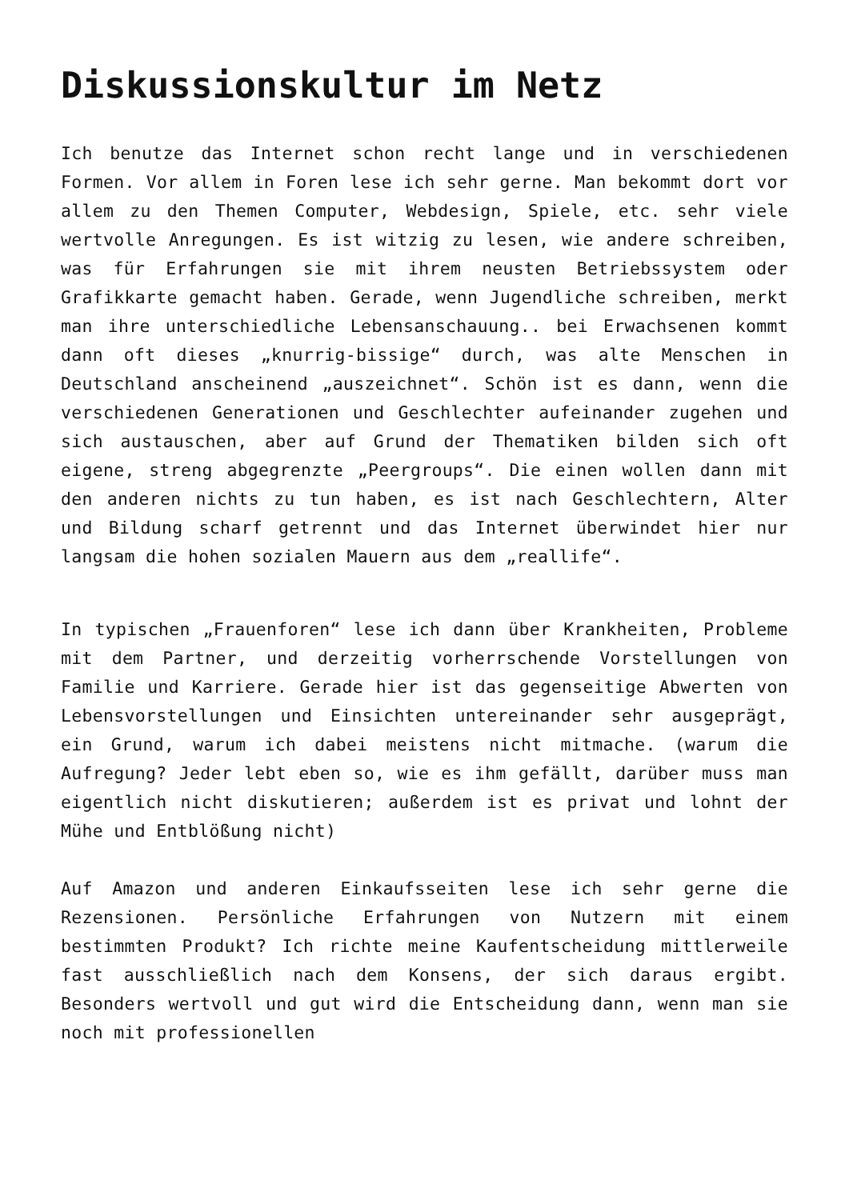Diskussionskultur im Netz
Ich benutze das Internet schon recht lange und in verschiedenen Formen. Vor allem in Foren lese ich sehr gerne. Man bekommt dort vor allem zu den Themen Computer, Webdesign, Spiele, etc. sehr viele wertvolle Anregungen. Es ist witzig zu lesen, wie andere schreiben, was für Erfahrungen sie mit ihrem neusten Betriebssystem oder Grafikkarte gemacht haben. Gerade, wenn Jugendliche schreiben, merkt man ihre unterschiedliche Lebensanschauung.. bei Erwachsenen kommt dann oft dieses „knurrig-bissige“ durch, was alte Menschen in Deutschland anscheinend „auszeichnet“. Schön ist es dann, wenn die verschiedenen Generationen und Geschlechter aufeinander zugehen und sich austauschen, aber auf Grund der Thematiken bilden sich oft eigene, streng abgegrenzte „Peergroups“. Die einen wollen dann mit den anderen nichts zu tun haben, es ist nach Geschlechtern, Alter und Bildung scharf getrennt und das Internet überwindet hier nur langsam die hohen sozialen Mauern aus dem „reallife“.
In typischen „Frauenforen“ lese ich dann über Krankheiten, Probleme mit dem Partner, und derzeitig vorherrschende Vorstellungen von Familie und Karriere. Gerade hier ist das gegenseitige Abwerten von Lebensvorstellungen und Einsichten untereinander sehr ausgeprägt, ein Grund, warum ich dabei meistens nicht mitmache. (warum die Aufregung? Jeder lebt eben so, wie es ihm gefällt, darüber muss man eigentlich nicht diskutieren; außerdem ist es privat und lohnt der Mühe und Entblößung nicht)
Auf Amazon und anderen Einkaufsseiten lese ich sehr gerne die Rezensionen. Persönliche Erfahrungen von Nutzern mit einem bestimmten Produkt? Ich richte meine Kaufentscheidung mittlerweile fast ausschließlich nach dem Konsens, der sich daraus ergibt. Besonders wertvoll und gut wird die Entscheidung dann, wenn man sie noch mit professionellen